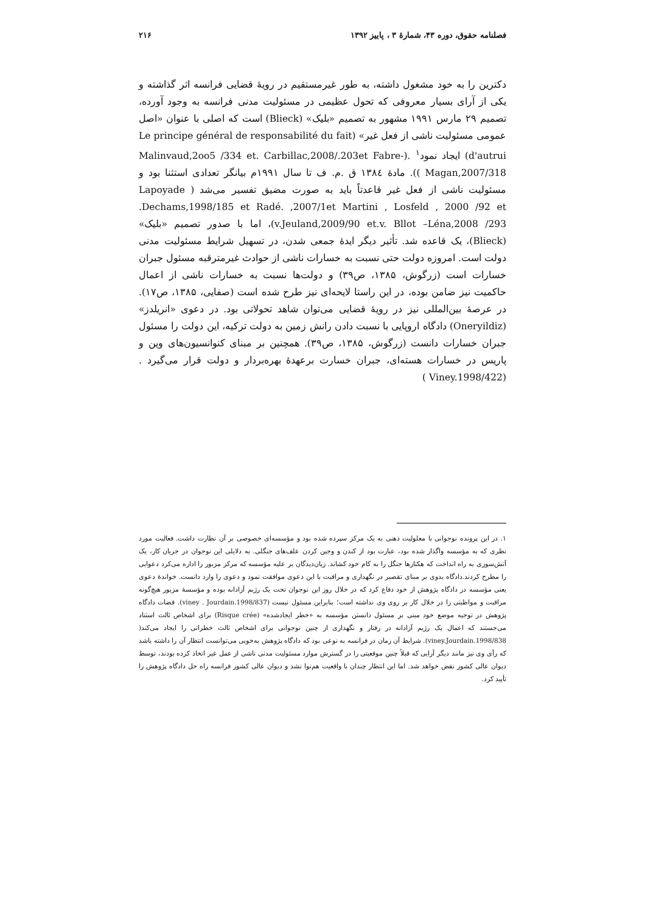فصلنامه حقوق، دوره ۴۳، شمارهٔ ۳ ، پاییز ۱۳۹۲ ۲۱۶
دکترین را به خود مشغول داشته، به طور غیرمستقیم در رویهٔ قضایی فرانسه اثر گذاشته و یکی از آرای بسیار معروفی که تحول عظیمی در مسئولیت مدنی فرانسه به وجود آورده، تصمیم ۲۹ مارس ۱۹۹۱ مشهور به تصمیم «بلیک» (Blieck) است که اصلی با عنوان «اصل عمومی مسئولیت ناشی از فعل غیر» (Le principe général de responsabilité du fait d'autrui) ایجاد نمود<sup>۱</sup> .(Malinvaud,2oo5 /334 et. Carbillac,2008/.203et Fabre-Magan,2007/318 )). مادهٔ ۱۳۸٤ ق .م. ف تا سال ۱۹۹۱م بیانگر تعدادی استثنا بود و مسئولیت ناشی از فعل غیر قاعدتاً باید به صورت مضیق تفسیر می‌شد ( Lapoyade .Dechams,1998/185 et Radé. ,2007/1et Martini , Losfeld , 2000 /92 et v.Jeuland,2009/90 et.v. Bllot –Léna,2008 /293)، اما با صدور تصمیم «بلیک» (Blieck)، یک قاعده شد. تأثیر دیگر ایدهٔ جمعی شدن، در تسهیل شرایط مسئولیت مدنی دولت است. امروزه دولت حتی نسبت به خسارات ناشی از حوادث غیرمترقبه مسئول جبران خسارات است (زرگوش، ۱۳۸۵، ص۳۹) و دولت‌ها نسبت به خسارات ناشی از اعمال حاکمیت نیز ضامن بوده، در این راستا لایحه‌ای نیز طرح شده است (صفایی، ۱۳۸۵، ص۱۷). در عرصهٔ بین‌المللی نیز در رویهٔ قضایی می‌توان شاهد تحولاتی بود. در دعوی «انریلدز» (Oneryildiz) دادگاه اروپایی با نسبت دادن رانش زمین به دولت ترکیه، این دولت را مسئول جبران خسارات دانست (زرگوش، ۱۳۸۵، ص۳۹). همچنین بر مبنای کنوانسیون‌های وین و پاریس در خسارات هسته‌ای، جبران خسارت برعهدهٔ بهره‌بردار و دولت قرار می‌گیرد .(Viney.1998/422 )
۱. در این پرونده نوجوانی با معلولیت ذهنی به یک مرکز سپرده شده بود و مؤسسه‌ای خصوصی بر آن نظارت داشت. فعالیت مورد نظری که به مؤسسه واگذار شده بود، عبارت بود از کندن و وجین کردن علف‌های جنگلی. به دلایلی این نوجوان در جریان کار، یک آتش‌سوزی به راه انداخت که هکتارها جنگل را به کام خود کشاند. زیان‌دیدگان بر علیه مؤسسه که مرکز مزبور را اداره می‌کرد دعوایی را مطرح کردند.دادگاه بدوی بر مبنای تقصیر در نگهداری و مراقبت با این دعوی موافقت نمود و دعوی را وارد دانست. خواندهٔ دعوی یعنی مؤسسه در دادگاه پژوهش از خود دفاع کرد که در خلال روز این نوجوان تحت یک رژیم آزادانه بوده و مؤسسهٔ مزبور هیچ‌گونه مراقبت و مواظبتی را در خلال کار بر روی وی نداشته است؛ بنابراین مسئول نیست (viney . Jourdain.1998/837). قضات دادگاه پژوهش در توجیه موضع خود مبنی بر مسئول دانستن مؤسسه به «خطر ایجادشده» (Risque crée) برای اشخاص ثالث استناد می‌جستند که اعمال یک رژیم آزادانه در رفتار و نگهداری از چنین نوجوانی برای اشخاص ثالث خطراتی را ایجاد می‌کند( viney.Jourdain.1998/838). شرایط آن زمان در فرانسه به نوعی بود که دادگاه پژوهش به‌خوبی می‌توانست انتظار آن را داشته باشد که رأی وی نیز مانند دیگر آرایی که قبلاً چنین موقعیتی را در گسترش موارد مسئولیت مدنی ناشی از عمل غیر اتخاذ کرده بودند، توسط دیوان عالی کشور نقض خواهد شد. اما این انتظار چندان با واقعیت هم‌نوا نشد و دیوان عالی کشور فرانسه راه حل دادگاه پژوهش را تأیید کرد.